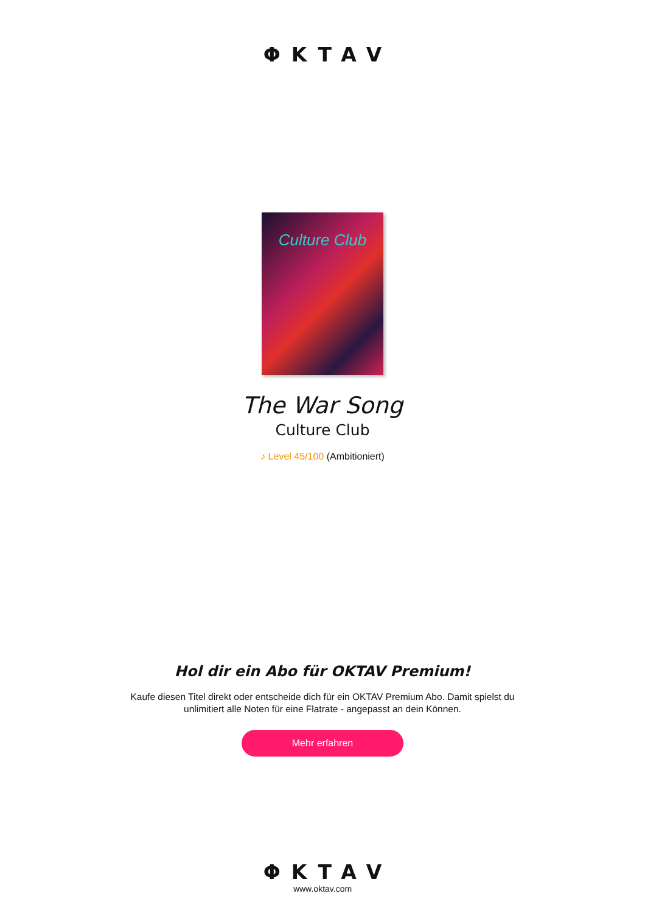ΦKTAV
Culture Club
The War Song
Culture Club
♪ Level 45/100 (Ambitioniert)
Hol dir ein Abo für OKTAV Premium!
Kaufe diesen Titel direkt oder entscheide dich für ein OKTAV Premium Abo. Damit spielst du
unlimitiert alle Noten für eine Flatrate - angepasst an dein Können.
Mehr erfahren
ΦKTAV
www.oktav.com